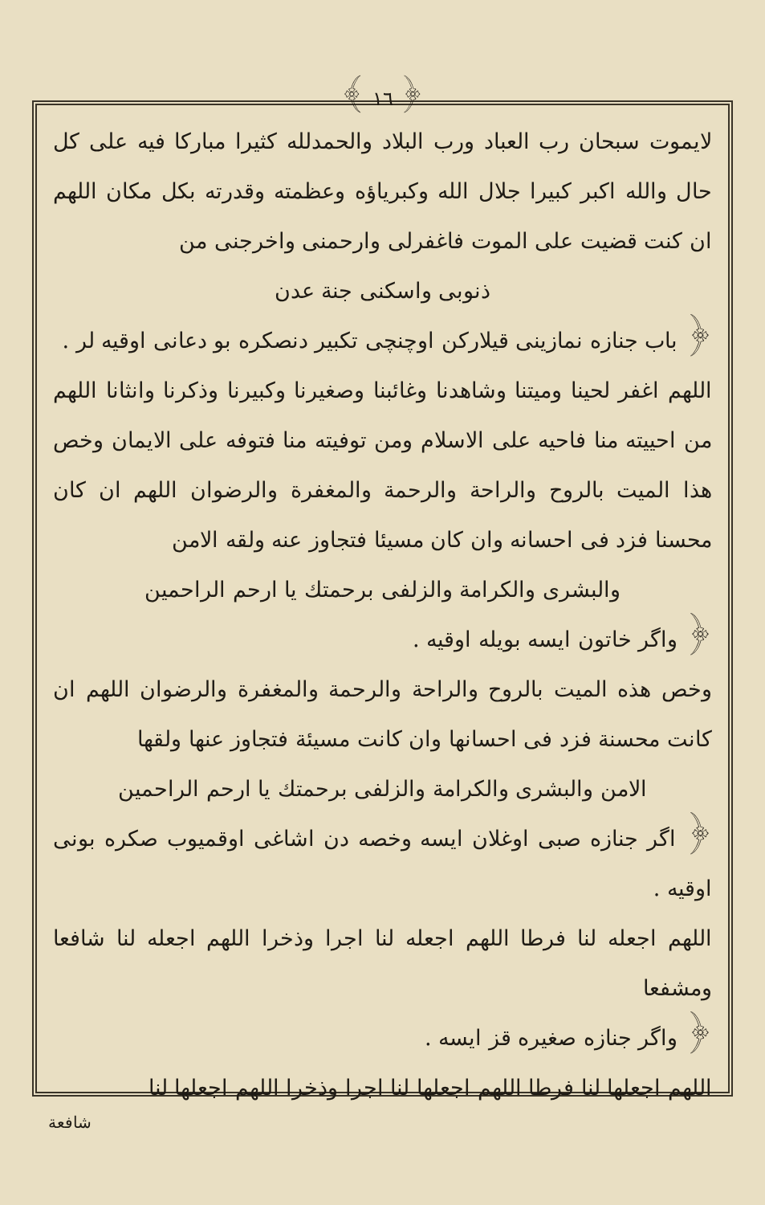﴾ ١٦ ﴿
لايموت سبحان رب العباد ورب البلاد والحمدلله كثيرا مباركا فيه على كل حال والله اكبر كبيرا جلال الله وكبرياؤه وعظمته وقدرته بكل مكان اللهم ان كنت قضيت على الموت فاغفرلى وارحمنى واخرجنى من
ذنوبى واسكنى جنة عدن
﴿ باب جنازه نمازينى قيلاركن اوچنچى تكبير دنصكره بو دعانى اوقيه لر .
اللهم اغفر لحينا وميتنا وشاهدنا وغائبنا وصغيرنا وكبيرنا وذكرنا وانثانا اللهم من احييته منا فاحيه على الاسلام ومن توفيته منا فتوفه على الايمان وخص هذا الميت بالروح والراحة والرحمة والمغفرة والرضوان اللهم ان كان محسنا فزد فى احسانه وان كان مسيئا فتجاوز عنه ولقه الامن
والبشرى والكرامة والزلفى برحمتك يا ارحم الراحمين
﴿ واگر خاتون ايسه بويله اوقيه .
وخص هذه الميت بالروح والراحة والرحمة والمغفرة والرضوان اللهم ان كانت محسنة فزد فى احسانها وان كانت مسيئة فتجاوز عنها ولقها
الامن والبشرى والكرامة والزلفى برحمتك يا ارحم الراحمين
﴿ اگر جنازه صبى اوغلان ايسه وخصه دن اشاغى اوقميوب صكره بونى اوقيه .
اللهم اجعله لنا فرطا اللهم اجعله لنا اجرا وذخرا اللهم اجعله لنا شافعا ومشفعا
﴿ واگر جنازه صغيره قز ايسه .
اللهم اجعلها لنا فرطا اللهم اجعلها لنا اجرا وذخرا اللهم اجعلها لنا
شافعة